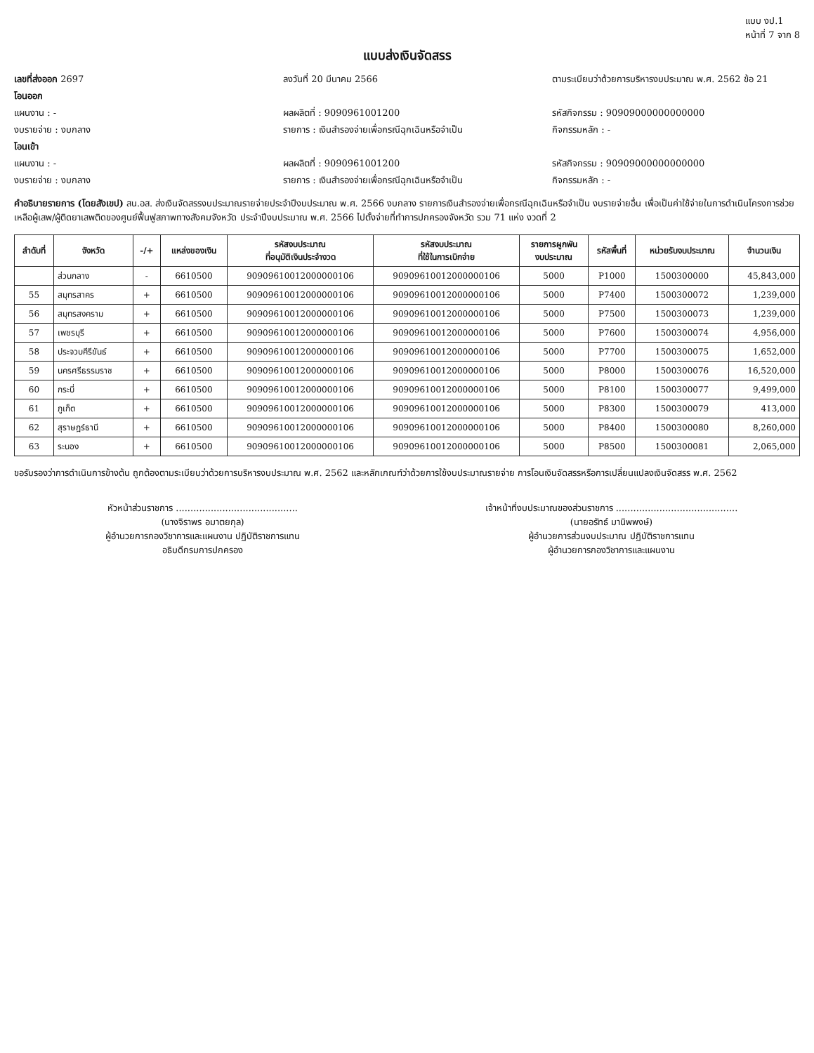แบบ งป.1
หน้าที่ 7 จาก 8
แบบส่งเงินจัดสรร
เลขที่ส่งออก 2697 ลงวันที่ 20 มีนาคม 2566 ตามระเบียบว่าด้วยการบริหารงบประมาณ พ.ศ. 2562 ข้อ 21
โอนออก
แผนงาน : - ผลผลิตที่ : 9090961001200 รหัสกิจกรรม : 90909000000000000
งบรายจ่าย : งบกลาง รายการ : เงินสำรองจ่ายเพื่อกรณีฉุกเฉินหรือจำเป็น
กิจกรรมหลัก : -
โอนเข้า
แผนงาน : - ผลผลิตที่ : 9090961001200 รหัสกิจกรรม : 90909000000000000
งบรายจ่าย : งบกลาง รายการ : เงินสำรองจ่ายเพื่อกรณีฉุกเฉินหรือจำเป็น
กิจกรรมหลัก : -
คำอธิบายรายการ (โดยสังเขป) สน.อส. ส่งเงินจัดสรรงบประมาณรายจ่ายประจำปีงบประมาณ พ.ศ. 2566 งบกลาง รายการเงินสำรองจ่ายเพื่อกรณีฉุกเฉินหรือจำเป็น งบรายจ่ายอื่น เพื่อเป็นค่าใช้จ่ายในการดำเนินโครงการช่วยเหลือผู้เสพ/ผู้ติดยาเสพติดของศูนย์ฟื้นฟูสภาพทางสังคมจังหวัด ประจำปีงบประมาณ พ.ศ. 2566 ไปตั้งจ่ายที่ทำการปกครองจังหวัด รวม 71 แห่ง งวดที่ 2
| ลำดับที่ | จังหวัด | -/+ | แหล่งของเงิน | รหัสงบประมาณ ที่อนุมัติเงินประจำงวด | รหัสงบประมาณ ที่ใช้ในการเบิกจ่าย | รายการผูกพัน งบประมาณ | รหัสพื้นที่ | หน่วยรับงบประมาณ | จำนวนเงิน |
| --- | --- | --- | --- | --- | --- | --- | --- | --- | --- |
| | ส่วนกลาง | - | 6610500 | 90909610012000000106 | 90909610012000000106 | 5000 | P1000 | 1500300000 | 45,843,000 |
| 55 | สมุทรสาคร | + | 6610500 | 90909610012000000106 | 90909610012000000106 | 5000 | P7400 | 1500300072 | 1,239,000 |
| 56 | สมุทรสงคราม | + | 6610500 | 90909610012000000106 | 90909610012000000106 | 5000 | P7500 | 1500300073 | 1,239,000 |
| 57 | เพชรบุรี | + | 6610500 | 90909610012000000106 | 90909610012000000106 | 5000 | P7600 | 1500300074 | 4,956,000 |
| 58 | ประจวบคีรีขันธ์ | + | 6610500 | 90909610012000000106 | 90909610012000000106 | 5000 | P7700 | 1500300075 | 1,652,000 |
| 59 | นครศรีธรรมราช | + | 6610500 | 90909610012000000106 | 90909610012000000106 | 5000 | P8000 | 1500300076 | 16,520,000 |
| 60 | กระบี่ | + | 6610500 | 90909610012000000106 | 90909610012000000106 | 5000 | P8100 | 1500300077 | 9,499,000 |
| 61 | ภูเก็ต | + | 6610500 | 90909610012000000106 | 90909610012000000106 | 5000 | P8300 | 1500300079 | 413,000 |
| 62 | สุราษฎร์ธานี | + | 6610500 | 90909610012000000106 | 90909610012000000106 | 5000 | P8400 | 1500300080 | 8,260,000 |
| 63 | ระนอง | + | 6610500 | 90909610012000000106 | 90909610012000000106 | 5000 | P8500 | 1500300081 | 2,065,000 |
ขอรับรองว่าการดำเนินการข้างต้น ถูกต้องตามระเบียบว่าด้วยการบริหารงบประมาณ พ.ศ. 2562 และหลักเกณฑ์ว่าด้วยการใช้งบประมาณรายจ่าย การโอนเงินจัดสรรหรือการเปลี่ยนแปลงเงินจัดสรร พ.ศ. 2562
หัวหน้าส่วนราชการ ..........................................
(นางจิราพร อมาตยกุล)
ผู้อำนวยการกองวิชาการและแผนงาน ปฏิบัติราชการแทน
อธิบดีกรมการปกครอง
เจ้าหน้าที่งบประมาณของส่วนราชการ ..........................................
(นายอรัทธ์ มานิพพงษ์)
ผู้อำนวยการส่วนงบประมาณ ปฏิบัติราชการแทน
ผู้อำนวยการกองวิชาการและแผนงาน